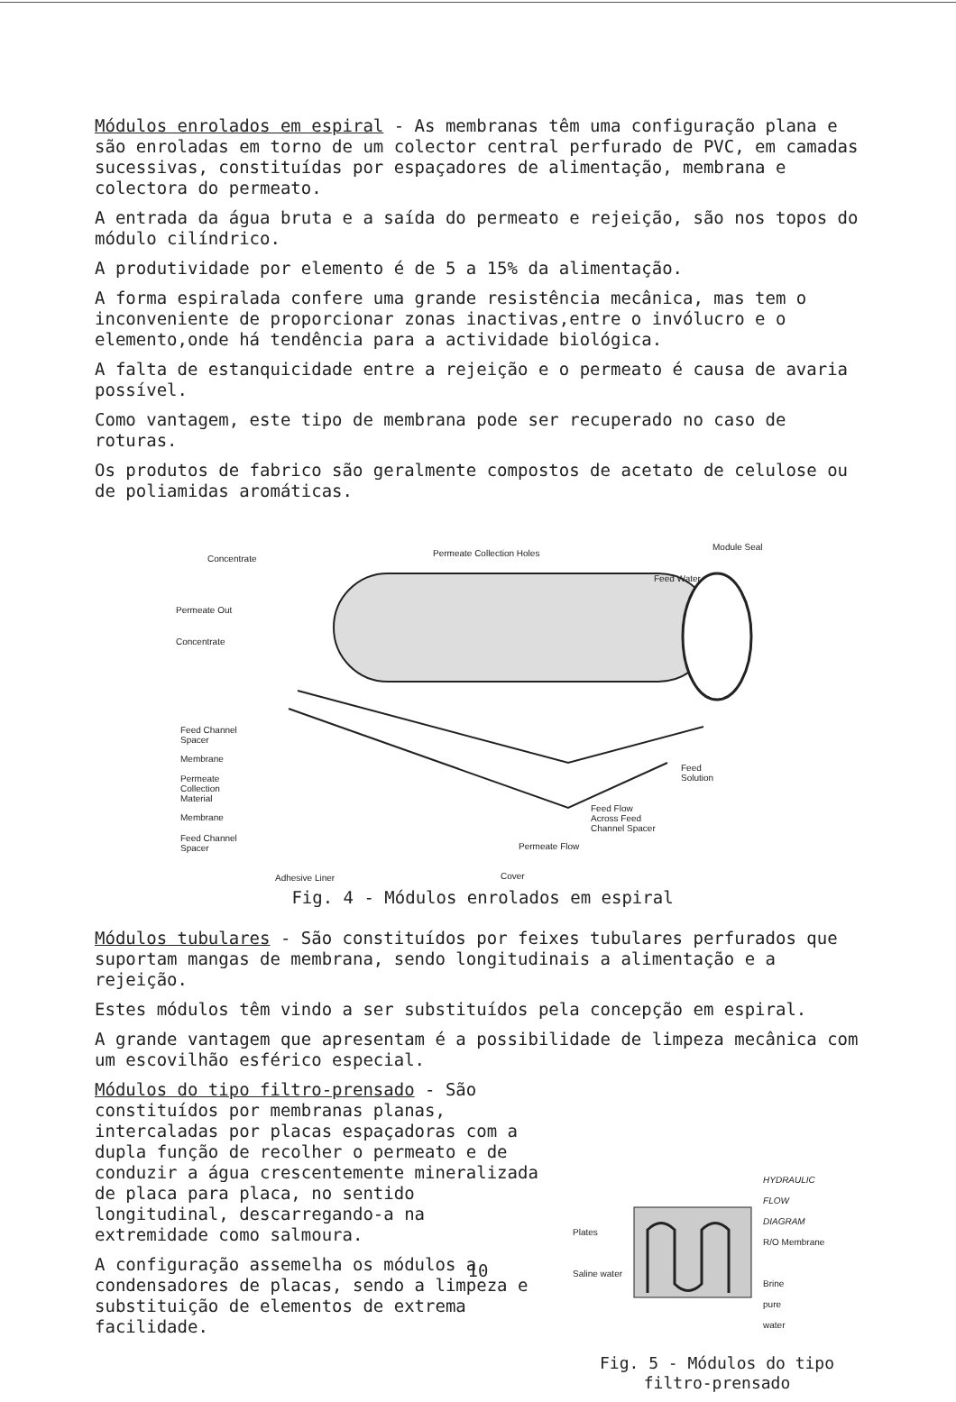Módulos enrolados em espiral - As membranas têm uma configuração plana e são enroladas em torno de um colector central perfurado de PVC, em camadas sucessivas, constituídas por espaçadores de alimentação, membrana e colectora do permeato.
A entrada da água bruta e a saída do permeato e rejeição, são nos topos do módulo cilíndrico.
A produtividade por elemento é de 5 a 15% da alimentação.
A forma espiralada confere uma grande resistência mecânica, mas tem o inconveniente de proporcionar zonas inactivas,entre o invólucro e o elemento,onde há tendência para a actividade biológica.
A falta de estanquicidade entre a rejeição e o permeato é causa de avaria possível.
Como vantagem, este tipo de membrana pode ser recuperado no caso de roturas.
Os produtos de fabrico são geralmente compostos de acetato de celulose ou de poliamidas aromáticas.
Concentrate
Permeate Collection Holes
Module Seal
Feed Water
Permeate Out
Concentrate
Feed Channel
Spacer
Membrane
Permeate
Collection
Material
Membrane
Feed Channel
Spacer
Feed
Solution
Feed Flow
Across Feed
Channel Spacer
Permeate Flow
Adhesive Liner Cover
Fig. 4 - Módulos enrolados em espiral
Módulos tubulares - São constituídos por feixes tubulares perfurados que suportam mangas de membrana, sendo longitudinais a alimentação e a rejeição.
Estes módulos têm vindo a ser substituídos pela concepção em espiral.
A grande vantagem que apresentam é a possibilidade de limpeza mecânica com um escovilhão esférico especial.
Módulos do tipo filtro-prensado - São constituídos por membranas planas, intercaladas por placas espaçadoras com a dupla função de recolher o permeato e de conduzir a água crescentemente mineralizada de placa para placa, no sentido longitudinal, descarregando-a na extremidade como salmoura.
A configuração assemelha os módulos a condensadores de placas, sendo a limpeza e substituição de elementos de extrema facilidade.
Plates
Saline water
HYDRAULIC
FLOW
DIAGRAM
R/O Membrane
Brine
pure
water
Fig. 5 - Módulos do tipo
filtro-prensado
10